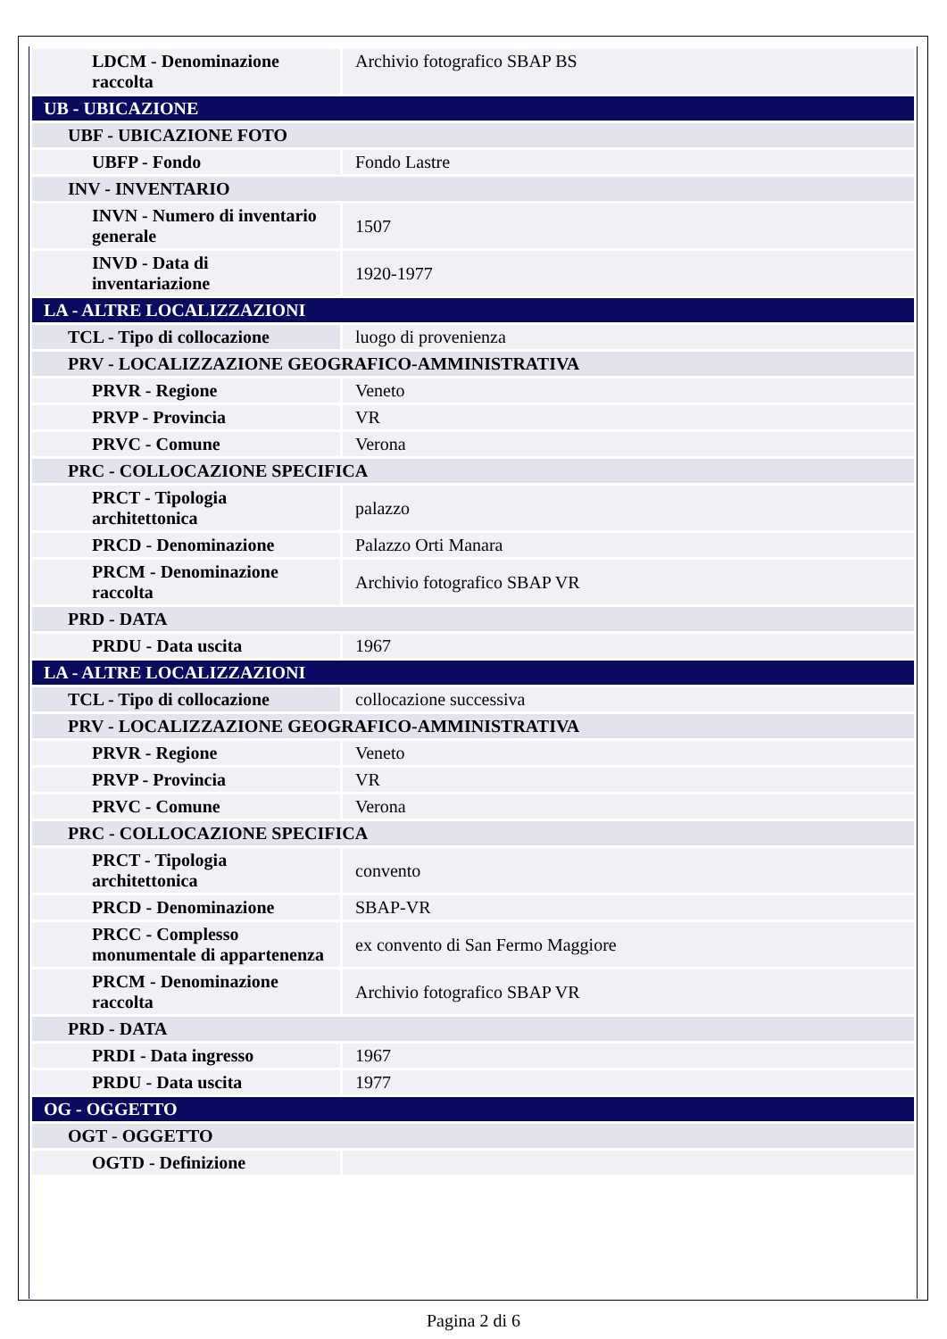| LDCM - Denominazione raccolta | Archivio fotografico SBAP BS |
| UB - UBICAZIONE | |
| UBF - UBICAZIONE FOTO | |
| UBFP - Fondo | Fondo Lastre |
| INV - INVENTARIO | |
| INVN - Numero di inventario generale | 1507 |
| INVD - Data di inventariazione | 1920-1977 |
| LA - ALTRE LOCALIZZAZIONI | |
| TCL - Tipo di collocazione | luogo di provenienza |
| PRV - LOCALIZZAZIONE GEOGRAFICO-AMMINISTRATIVA | |
| PRVR - Regione | Veneto |
| PRVP - Provincia | VR |
| PRVC - Comune | Verona |
| PRC - COLLOCAZIONE SPECIFICA | |
| PRCT - Tipologia architettonica | palazzo |
| PRCD - Denominazione | Palazzo Orti Manara |
| PRCM - Denominazione raccolta | Archivio fotografico SBAP VR |
| PRD - DATA | |
| PRDU - Data uscita | 1967 |
| LA - ALTRE LOCALIZZAZIONI | |
| TCL - Tipo di collocazione | collocazione successiva |
| PRV - LOCALIZZAZIONE GEOGRAFICO-AMMINISTRATIVA | |
| PRVR - Regione | Veneto |
| PRVP - Provincia | VR |
| PRVC - Comune | Verona |
| PRC - COLLOCAZIONE SPECIFICA | |
| PRCT - Tipologia architettonica | convento |
| PRCD - Denominazione | SBAP-VR |
| PRCC - Complesso monumentale di appartenenza | ex convento di San Fermo Maggiore |
| PRCM - Denominazione raccolta | Archivio fotografico SBAP VR |
| PRD - DATA | |
| PRDI - Data ingresso | 1967 |
| PRDU - Data uscita | 1977 |
| OG - OGGETTO | |
| OGT - OGGETTO | |
| OGTD - Definizione | |
Pagina 2 di 6